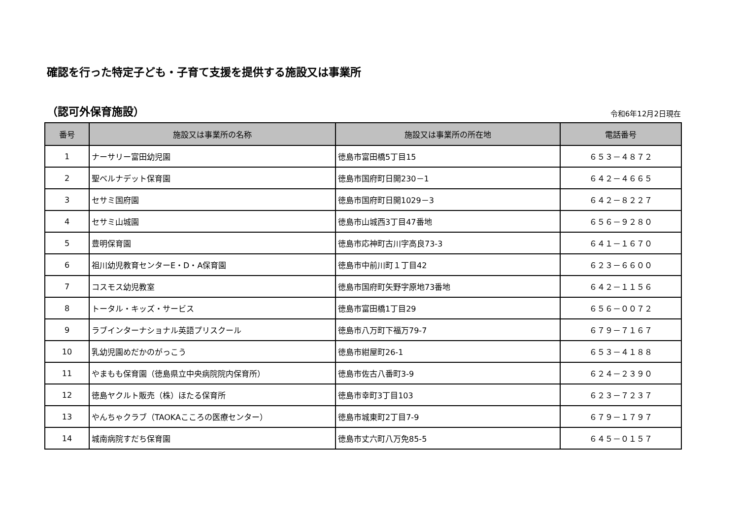確認を行った特定子ども・子育て支援を提供する施設又は事業所
（認可外保育施設）
令和6年12月2日現在
| 番号 | 施設又は事業所の名称 | 施設又は事業所の所在地 | 電話番号 |
| --- | --- | --- | --- |
| 1 | ナーサリー富田幼児園 | 徳島市富田橋5丁目15 | ６５３－４８７２ |
| 2 | 聖ベルナデット保育園 | 徳島市国府町日開230－1 | ６４２－４６６５ |
| 3 | セサミ国府園 | 徳島市国府町日開1029－3 | ６４２－８２２７ |
| 4 | セサミ山城園 | 徳島市山城西3丁目47番地 | ６５６－９２８０ |
| 5 | 豊明保育園 | 徳島市応神町古川字高良73-3 | ６４１－１６７０ |
| 6 | 祖川幼児教育センターE・D・A保育園 | 徳島市中前川町１丁目42 | ６２３－６６００ |
| 7 | コスモス幼児教室 | 徳島市国府町矢野字原地73番地 | ６４２－１１５６ |
| 8 | トータル・キッズ・サービス | 徳島市富田橋1丁目29 | ６５６－００７２ |
| 9 | ラブインターナショナル英語プリスクール | 徳島市八万町下福万79-7 | ６７９－７１６７ |
| 10 | 乳幼児園めだかのがっこう | 徳島市紺屋町26-1 | ６５３－４１８８ |
| 11 | やまもも保育園（徳島県立中央病院院内保育所） | 徳島市佐古八番町3-9 | ６２４－２３９０ |
| 12 | 徳島ヤクルト販売（株）ほたる保育所 | 徳島市幸町3丁目103 | ６２３－７２３７ |
| 13 | やんちゃクラブ（TAOKAこころの医療センター） | 徳島市城東町2丁目7-9 | ６７９－１７９７ |
| 14 | 城南病院すだち保育園 | 徳島市丈六町八万免85-5 | ６４５－０１５７ |